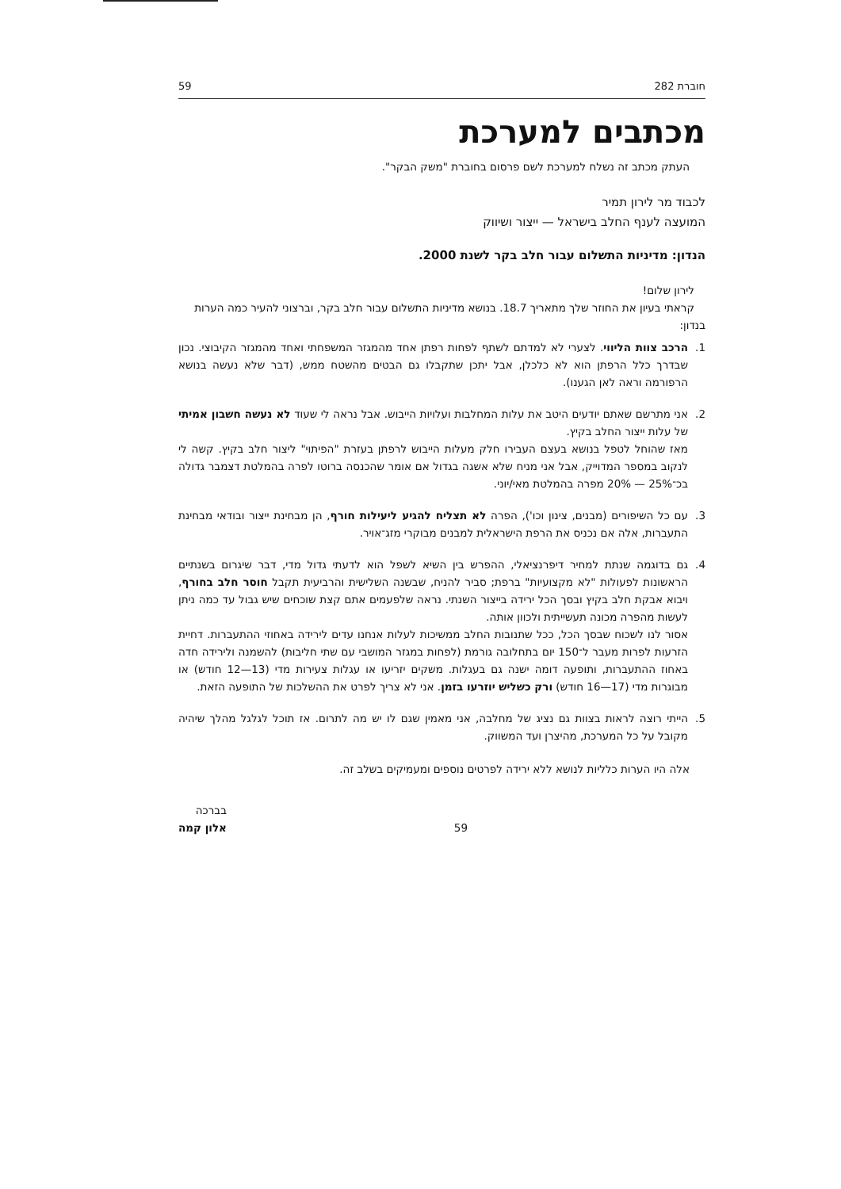חוברת 282 59
מכתבים למערכת
העתק מכתב זה נשלח למערכת לשם פרסום בחוברת "משק הבקר".
לכבוד מר לירון תמיר
המועצה לענף החלב בישראל — ייצור ושיווק
הנדון: מדיניות התשלום עבור חלב בקר לשנת 2000.
לירון שלום!
קראתי בעיון את החוזר שלך מתאריך 18.7. בנושא מדיניות התשלום עבור חלב בקר, וברצוני להעיר כמה הערות בנדון:
1. הרכב צוות הליווי. לצערי לא למדתם לשתף לפחות רפתן אחד מהמגזר המשפחתי ואחד מהמגזר הקיבוצי. נכון שבדרך כלל הרפתן הוא לא כלכלן, אבל יתכן שתקבלו גם הבטים מהשטח ממש, (דבר שלא נעשה בנושא הרפורמה וראה לאן הגענו).
2. אני מתרשם שאתם יודעים היטב את עלות המחלבות ועלויות הייבוש. אבל נראה לי שעוד לא נעשה חשבון אמיתי של עלות ייצור החלב בקיץ.
מאז שהוחל לטפל בנושא בעצם העבירו חלק מעלות הייבוש לרפתן בעזרת "הפיתוי" ליצור חלב בקיץ. קשה לי לנקוב במספר המדוייק, אבל אני מניח שלא אשגה בגדול אם אומר שהכנסה ברוטו לפרה בהמלטת דצמבר גדולה בכ־25% — 20% מפרה בהמלטת מאי/יוני.
3. עם כל השיפורים (מבנים, צינון וכו'), הפרה לא תצליח להגיע ליעילות חורף, הן מבחינת ייצור ובודאי מבחינת התעברות, אלה אם נכניס את הרפת הישראלית למבנים מבוקרי מזג־אויר.
4. גם בדוגמה שנתת למחיר דיפרנציאלי, ההפרש בין השיא לשפל הוא לדעתי גדול מדי, דבר שיגרום בשנתיים הראשונות לפעולות "לא מקצועיות" ברפת; סביר להניח, שבשנה השלישית והרביעית תקבל חוסר חלב בחורף, ויבוא אבקת חלב בקיץ ובסך הכל ירידה בייצור השנתי. נראה שלפעמים אתם קצת שוכחים שיש גבול עד כמה ניתן לעשות מהפרה מכונה תעשייתית ולכוון אותה.
אסור לנו לשכוח שבסך הכל, ככל שתנובות החלב ממשיכות לעלות אנחנו עדים לירידה באחוזי ההתעברות. דחיית הזרעות לפרות מעבר ל־150 יום בתחלובה גורמת (לפחות במגזר המושבי עם שתי חליבות) להשמנה ולירידה חדה באחוז ההתעברות, ותופעה דומה ישנה גם בעגלות. משקים יזריעו או עגלות צעירות מדי (13—12 חודש) או מבוגרות מדי (17—16 חודש) ורק כשליש יוזרעו בזמן. אני לא צריך לפרט את ההשלכות של התופעה הזאת.
5. הייתי רוצה לראות בצוות גם נציג של מחלבה, אני מאמין שגם לו יש מה לתרום. אז תוכל לגלגל מהלך שיהיה מקובל על כל המערכת, מהיצרן ועד המשווק.
אלה היו הערות כלליות לנושא ללא ירידה לפרטים נוספים ומעמיקים בשלב זה.
בברכה
אלון קמה
59